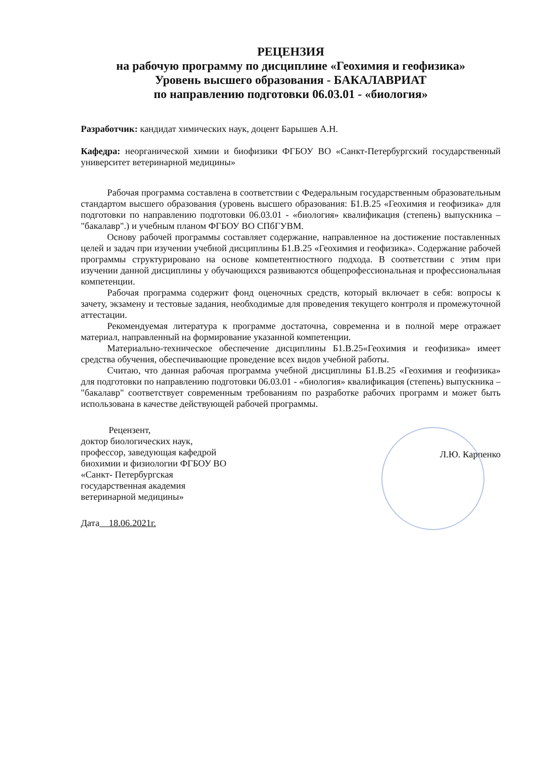РЕЦЕНЗИЯ
на рабочую программу по дисциплине «Геохимия и геофизика»
Уровень высшего образования - БАКАЛАВРИАТ
по направлению подготовки 06.03.01 - «биология»
Разработчик: кандидат химических наук, доцент Барышев А.Н.
Кафедра: неорганической химии и биофизики ФГБОУ ВО «Санкт-Петербургский государственный университет ветеринарной медицины»
Рабочая программа составлена в соответствии с Федеральным государственным образовательным стандартом высшего образования (уровень высшего образования: Б1.В.25 «Геохимия и геофизика» для подготовки по направлению подготовки 06.03.01 - «биология» квалификация (степень) выпускника – "бакалавр".) и учебным планом ФГБОУ ВО СПбГУВМ.
Основу рабочей программы составляет содержание, направленное на достижение поставленных целей и задач при изучении учебной дисциплины Б1.В.25 «Геохимия и геофизика». Содержание рабочей программы структурировано на основе компетентностного подхода. В соответствии с этим при изучении данной дисциплины у обучающихся развиваются общепрофессиональная и профессиональная компетенции.
Рабочая программа содержит фонд оценочных средств, который включает в себя: вопросы к зачету, экзамену и тестовые задания, необходимые для проведения текущего контроля и промежуточной аттестации.
Рекомендуемая литература к программе достаточна, современна и в полной мере отражает материал, направленный на формирование указанной компетенции.
Материально-техническое обеспечение дисциплины Б1.В.25«Геохимия и геофизика» имеет средства обучения, обеспечивающие проведение всех видов учебной работы.
Считаю, что данная рабочая программа учебной дисциплины Б1.В.25 «Геохимия и геофизика» для подготовки по направлению подготовки 06.03.01 - «биология» квалификация (степень) выпускника – "бакалавр" соответствует современным требованиям по разработке рабочих программ и может быть использована в качестве действующей рабочей программы.
Рецензент,
доктор биологических наук,
профессор, заведующая кафедрой
биохимии и физиологии ФГБОУ ВО
«Санкт- Петербургская
государственная академия
ветеринарной медицины»
Л.Ю. Карпенко
Дата 18.06.2021г.